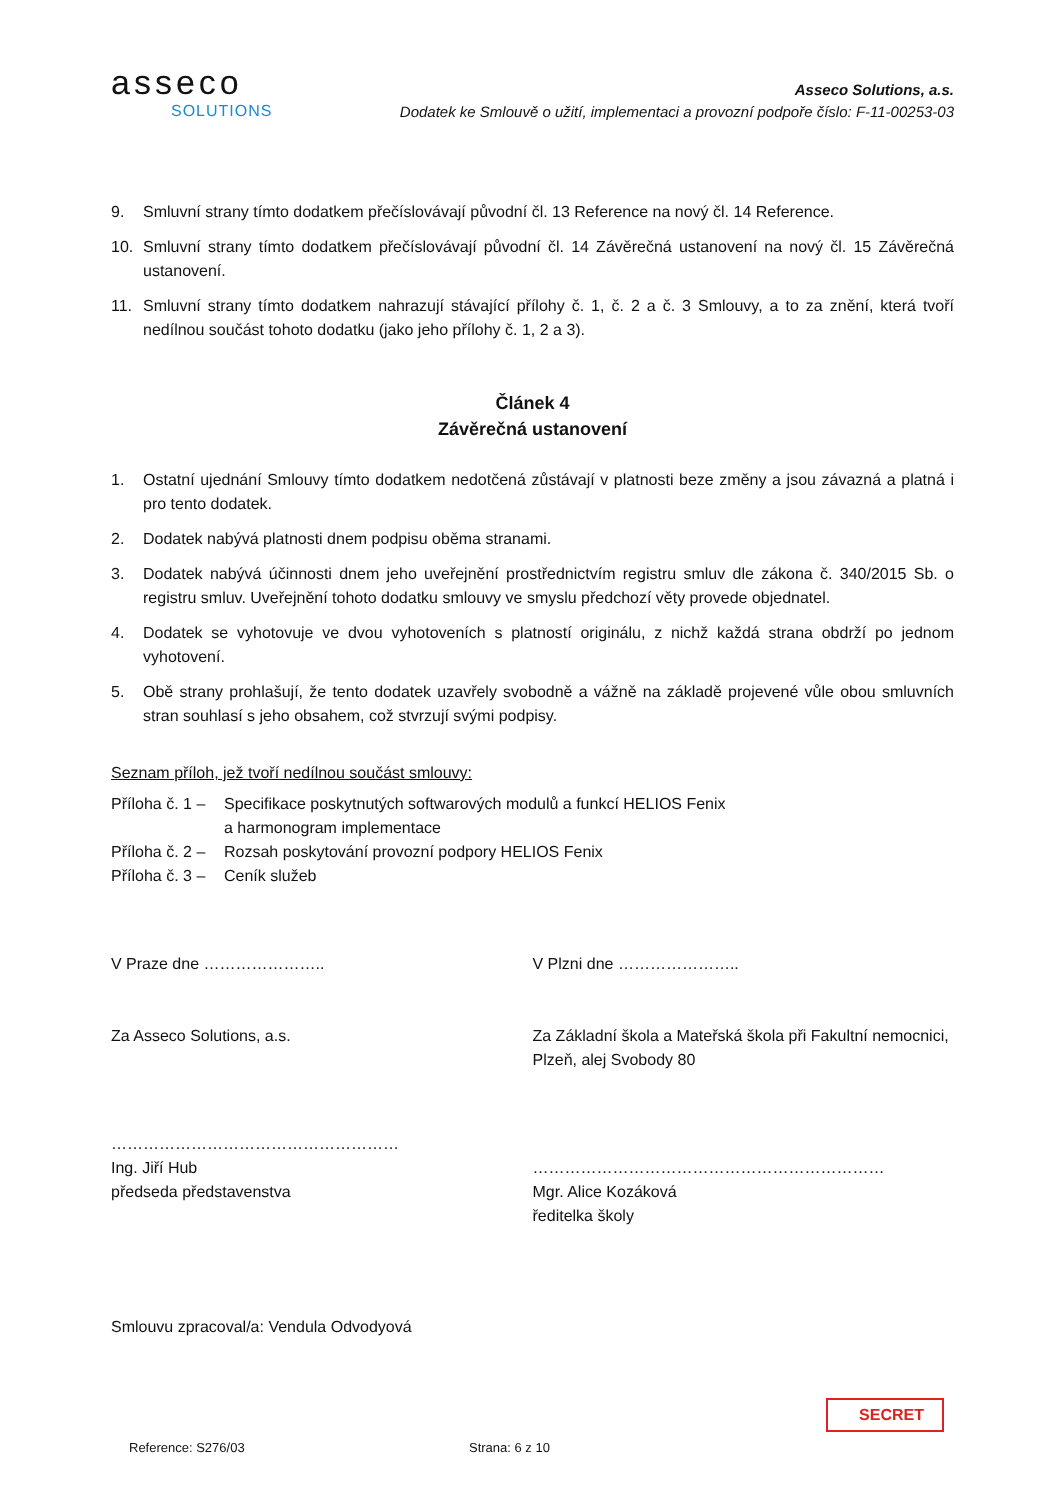asseco
SOLUTIONS
Asseco Solutions, a.s.
Dodatek ke Smlouvě o užití, implementaci a provozní podpoře číslo: F-11-00253-03
9. Smluvní strany tímto dodatkem přečíslovávají původní čl. 13 Reference na nový čl. 14 Reference.
10. Smluvní strany tímto dodatkem přečíslovávají původní čl. 14 Závěrečná ustanovení na nový čl. 15 Závěrečná ustanovení.
11. Smluvní strany tímto dodatkem nahrazují stávající přílohy č. 1, č. 2 a č. 3 Smlouvy, a to za znění, která tvoří nedílnou součást tohoto dodatku (jako jeho přílohy č. 1, 2 a 3).
Článek 4
Závěrečná ustanovení
1. Ostatní ujednání Smlouvy tímto dodatkem nedotčená zůstávají v platnosti beze změny a jsou závazná a platná i pro tento dodatek.
2. Dodatek nabývá platnosti dnem podpisu oběma stranami.
3. Dodatek nabývá účinnosti dnem jeho uveřejnění prostřednictvím registru smluv dle zákona č. 340/2015 Sb. o registru smluv. Uveřejnění tohoto dodatku smlouvy ve smyslu předchozí věty provede objednatel.
4. Dodatek se vyhotovuje ve dvou vyhotoveních s platností originálu, z nichž každá strana obdrží po jednom vyhotovení.
5. Obě strany prohlašují, že tento dodatek uzavřely svobodně a vážně na základě projevené vůle obou smluvních stran souhlasí s jeho obsahem, což stvrzují svými podpisy.
Seznam příloh, jež tvoří nedílnou součást smlouvy:
Příloha č. 1 – Specifikace poskytnutých softwarových modulů a funkcí HELIOS Fenix
a harmonogram implementace
Příloha č. 2 – Rozsah poskytování provozní podpory HELIOS Fenix
Příloha č. 3 – Ceník služeb
V Praze dne ………………….. V Plzni dne …………………..
Za Asseco Solutions, a.s. Za Základní škola a Mateřská škola při Fakultní nemocnici, Plzeň, alej Svobody 80
………………………………………………
Ing. Jiří Hub
předseda představenstva
…………………………………………………………
Mgr. Alice Kozáková
ředitelka školy
Smlouvu zpracoval/a: Vendula Odvodyová
SECRET
Reference: S276/03 Strana: 6 z 10